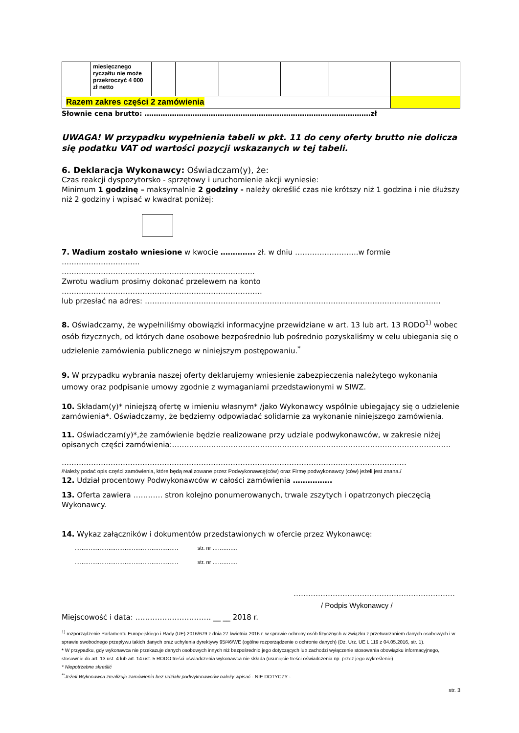| | miesięcznego ryczałtu nie może przekroczyć 4 000 zł netto | | | | | | |
| Razem zakres części 2 zamówienia | | | | | | | |
Słownie cena brutto: ………………………………………………………………………………………zł
UWAGA! W przypadku wypełnienia tabeli w pkt. 11 do ceny oferty brutto nie dolicza się podatku VAT od wartości pozycji wskazanych w tej tabeli.
6. Deklaracja Wykonawcy: Oświadczam(y), że:
Czas reakcji dyspozytorsko - sprzętowy i uruchomienie akcji wyniesie:
Minimum 1 godzinę – maksymalnie 2 godziny - należy określić czas nie krótszy niż 1 godzina i nie dłuższy niż 2 godziny i wpisać w kwadrat poniżej:
7. Wadium zostało wniesione w kwocie ………….. zł. w dniu ……………………..w formie …………………………..
…………………………………………………………………….
Zwrotu wadium prosimy dokonać przelewem na konto ……………………………………………………………………….
lub przesłać na adres: ………………………………………………………………………………………………………….
8. Oświadczamy, że wypełniliśmy obowiązki informacyjne przewidziane w art. 13 lub art. 13 RODO<sup>1)</sup> wobec osób fizycznych, od których dane osobowe bezpośrednio lub pośrednio pozyskaliśmy w celu ubiegania się o udzielenie zamówienia publicznego w niniejszym postępowaniu.<sup>*</sup>
9. W przypadku wybrania naszej oferty deklarujemy wniesienie zabezpieczenia należytego wykonania umowy oraz podpisanie umowy zgodnie z wymaganiami przedstawionymi w SIWZ.
10. Składam(y)* niniejszą ofertę w imieniu własnym* /jako Wykonawcy wspólnie ubiegający się o udzielenie zamówienia*. Oświadczamy, że będziemy odpowiadać solidarnie za wykonanie niniejszego zamówienia.
11. Oświadczam(y)*,że zamówienie będzie realizowane przy udziale podwykonawców, w zakresie niżej opisanych części zamówienia:……………………………………………………………………………………………………
……………………………………………………………………………………………………………………………
/Należy podać opis części zamówienia, które będą realizowane przez Podwykonawcę(ców) oraz Firmę podwykonawcy (ców) jeżeli jest znana./
12. Udział procentowy Podwykonawców w całości zamówienia …………….
13. Oferta zawiera ………… stron kolejno ponumerowanych, trwale zszytych i opatrzonych pieczęcią Wykonawcy.
14. Wykaz załączników i dokumentów przedstawionych w ofercie przez Wykonawcę:
…………………………………………………. str. nr …………..
…………………………………………………. str. nr …………..
…………………………………………………………
/ Podpis Wykonawcy /
Miejscowość i data: …………………………. __ __ 2018 r.
<sup>1)</sup> rozporządzenie Parlamentu Europejskiego i Rady (UE) 2016/679 z dnia 27 kwietnia 2016 r. w sprawie ochrony osób fizycznych w związku z przetwarzaniem danych osobowych i w sprawie swobodnego przepływu takich danych oraz uchylenia dyrektywy 95/46/WE (ogólne rozporządzenie o ochronie danych) (Dz. Urz. UE L 119 z 04.05.2016, str. 1).
* W przypadku, gdy wykonawca nie przekazuje danych osobowych innych niż bezpośrednio jego dotyczących lub zachodzi wyłączenie stosowania obowiązku informacyjnego, stosownie do art. 13 ust. 4 lub art. 14 ust. 5 RODO treści oświadczenia wykonawca nie składa (usunięcie treści oświadczenia np. przez jego wykreślenie)
* Niepotrzebne skreślić
<sup>**</sup> Jeżeli Wykonawca zrealizuje zamówienia bez udziału podwykonawców należy wpisać - NIE DOTYCZY -
str. 3